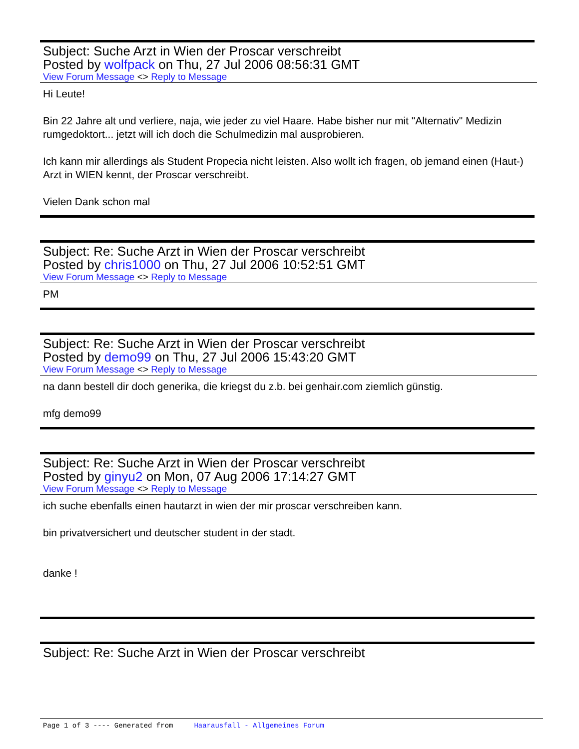Subject: Suche Arzt in Wien der Proscar verschreibt
Posted by wolfpack on Thu, 27 Jul 2006 08:56:31 GMT
View Forum Message <> Reply to Message
Hi Leute!
Bin 22 Jahre alt und verliere, naja, wie jeder zu viel Haare. Habe bisher nur mit "Alternativ" Medizin rumgedoktort... jetzt will ich doch die Schulmedizin mal ausprobieren.
Ich kann mir allerdings als Student Propecia nicht leisten. Also wollt ich fragen, ob jemand einen (Haut-) Arzt in WIEN kennt, der Proscar verschreibt.
Vielen Dank schon mal
Subject: Re: Suche Arzt in Wien der Proscar verschreibt
Posted by chris1000 on Thu, 27 Jul 2006 10:52:51 GMT
View Forum Message <> Reply to Message
PM
Subject: Re: Suche Arzt in Wien der Proscar verschreibt
Posted by demo99 on Thu, 27 Jul 2006 15:43:20 GMT
View Forum Message <> Reply to Message
na dann bestell dir doch generika, die kriegst du z.b. bei genhair.com ziemlich günstig.
mfg demo99
Subject: Re: Suche Arzt in Wien der Proscar verschreibt
Posted by ginyu2 on Mon, 07 Aug 2006 17:14:27 GMT
View Forum Message <> Reply to Message
ich suche ebenfalls einen hautarzt in wien der mir proscar verschreiben kann.
bin privatversichert und deutscher student in der stadt.
danke !
Subject: Re: Suche Arzt in Wien der Proscar verschreibt
Page 1 of 3 ---- Generated from Haarausfall - Allgemeines Forum